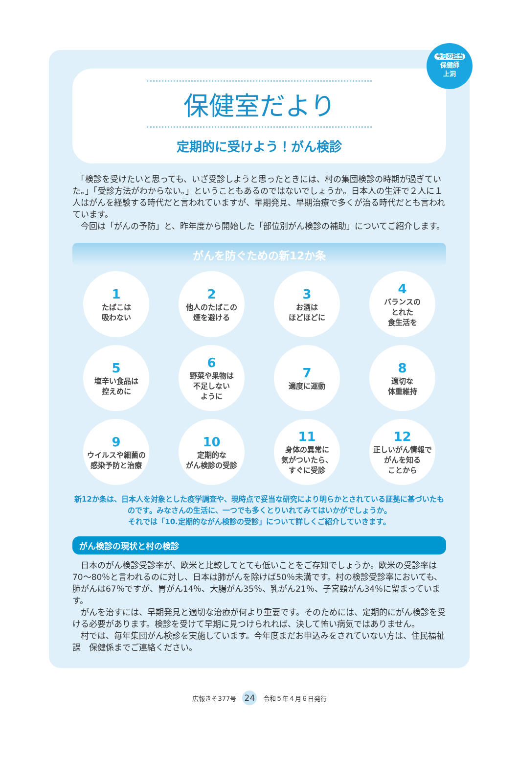今号の担当
保健師
上洞
保健室だより
定期的に受けよう！がん検診
　「検診を受けたいと思っても、いざ受診しようと思ったときには、村の集団検診の時期が過ぎていた。」「受診方法がわからない。」ということもあるのではないでしょうか。日本人の生涯で２人に１人はがんを経験する時代だと言われていますが、早期発見、早期治療で多くが治る時代だとも言われています。
　今回は「がんの予防」と、昨年度から開始した「部位別がん検診の補助」についてご紹介します。
がんを防ぐための新12か条
1
たばこは
吸わない
2
他人のたばこの
煙を避ける
3
お酒は
ほどほどに
4
バランスの
とれた
食生活を
5
塩辛い食品は
控えめに
6
野菜や果物は
不足しない
ように
7
適度に運動
8
適切な
体重維持
9
ウイルスや細菌の
感染予防と治療
10
定期的な
がん検診の受診
11
身体の異常に
気がついたら、
すぐに受診
12
正しいがん情報で
がんを知る
ことから
新12か条は、日本人を対象とした疫学調査や、現時点で妥当な研究により明らかとされている証拠に基づいたものです。みなさんの生活に、一つでも多くとりいれてみてはいかがでしょうか。
それでは「10.定期的ながん検診の受診」について詳しくご紹介していきます。
がん検診の現状と村の検診
　日本のがん検診受診率が、欧米と比較してとても低いことをご存知でしょうか。欧米の受診率は70～80％と言われるのに対し、日本は肺がんを除けば50％未満です。村の検診受診率においても、肺がんは67％ですが、胃がん14％、大腸がん35％、乳がん21％、子宮頸がん34％に留まっています。
　がんを治すには、早期発見と適切な治療が何より重要です。そのためには、定期的にがん検診を受ける必要があります。検診を受けて早期に見つけられれば、決して怖い病気ではありません。
　村では、毎年集団がん検診を実施しています。今年度まだお申込みをされていない方は、住民福祉課　保健係までご連絡ください。
広報きそ377号 24 令和５年４月６日発行